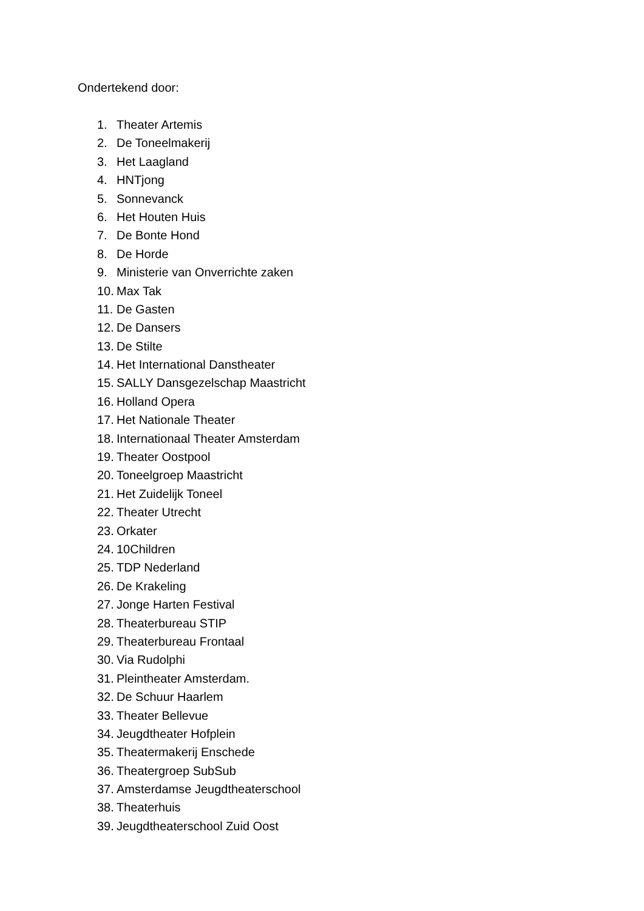Ondertekend door:
1. Theater Artemis
2. De Toneelmakerij
3. Het Laagland
4. HNTjong
5. Sonnevanck
6. Het Houten Huis
7. De Bonte Hond
8. De Horde
9. Ministerie van Onverrichte zaken
10. Max Tak
11. De Gasten
12. De Dansers
13. De Stilte
14. Het International Danstheater
15. SALLY Dansgezelschap Maastricht
16. Holland Opera
17. Het Nationale Theater
18. Internationaal Theater Amsterdam
19. Theater Oostpool
20. Toneelgroep Maastricht
21. Het Zuidelijk Toneel
22. Theater Utrecht
23. Orkater
24. 10Children
25. TDP Nederland
26. De Krakeling
27. Jonge Harten Festival
28. Theaterbureau STIP
29. Theaterbureau Frontaal
30. Via Rudolphi
31. Pleintheater Amsterdam.
32. De Schuur Haarlem
33. Theater Bellevue
34. Jeugdtheater Hofplein
35. Theatermakerij Enschede
36. Theatergroep SubSub
37. Amsterdamse Jeugdtheaterschool
38. Theaterhuis
39. Jeugdtheaterschool Zuid Oost